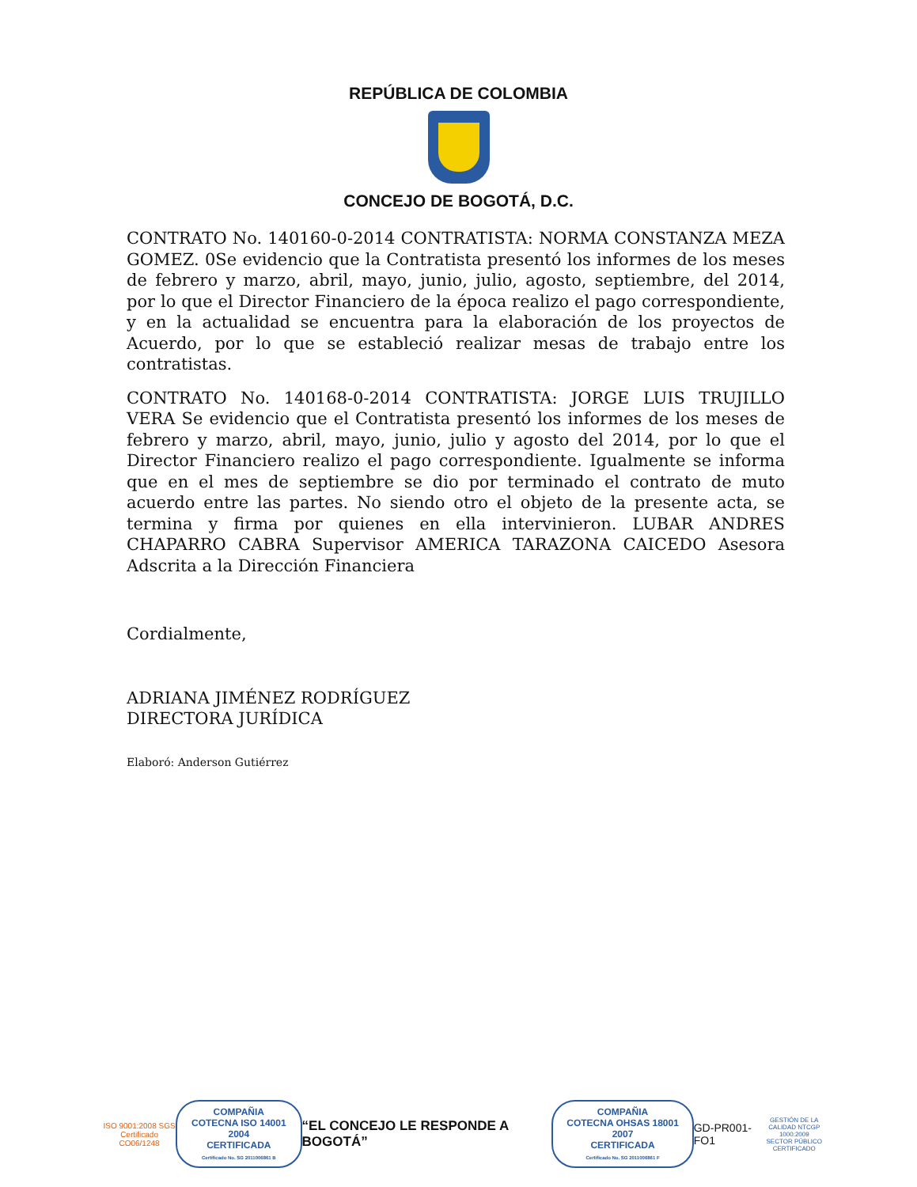REPÚBLICA DE COLOMBIA
CONCEJO DE BOGOTÁ, D.C.
CONTRATO No. 140160-0-2014 CONTRATISTA: NORMA CONSTANZA MEZA GOMEZ. 0Se evidencio que la Contratista presentó los informes de los meses de febrero y marzo, abril, mayo, junio, julio, agosto, septiembre, del 2014, por lo que el Director Financiero de la época realizo el pago correspondiente, y en la actualidad se encuentra para la elaboración de los proyectos de Acuerdo, por lo que se estableció realizar mesas de trabajo entre los contratistas.
CONTRATO No. 140168-0-2014 CONTRATISTA: JORGE LUIS TRUJILLO VERA Se evidencio que el Contratista presentó los informes de los meses de febrero y marzo, abril, mayo, junio, julio y agosto del 2014, por lo que el Director Financiero realizo el pago correspondiente. Igualmente se informa que en el mes de septiembre se dio por terminado el contrato de muto acuerdo entre las partes. No siendo otro el objeto de la presente acta, se termina y firma por quienes en ella intervinieron. LUBAR ANDRES CHAPARRO CABRA Supervisor AMERICA TARAZONA CAICEDO Asesora Adscrita a la Dirección Financiera
Cordialmente,
ADRIANA JIMÉNEZ RODRÍGUEZ
DIRECTORA JURÍDICA
Elaboró: Anderson Gutiérrez
ISO 9001:2008 SGS
Certificado CO06/1248
COMPAÑIA
COTECNA ISO 14001 2004
CERTIFICADA
Certificado No. SG 2011006861 B
“EL CONCEJO LE RESPONDE A BOGOTÁ”
COMPAÑIA
COTECNA OHSAS 18001 2007
CERTIFICADA
Certificado No. SG 2011006861 F
GD-PR001-FO1
GESTIÓN DE LA CALIDAD NTCGP 1000:2009 SECTOR PÚBLICO CERTIFICADO